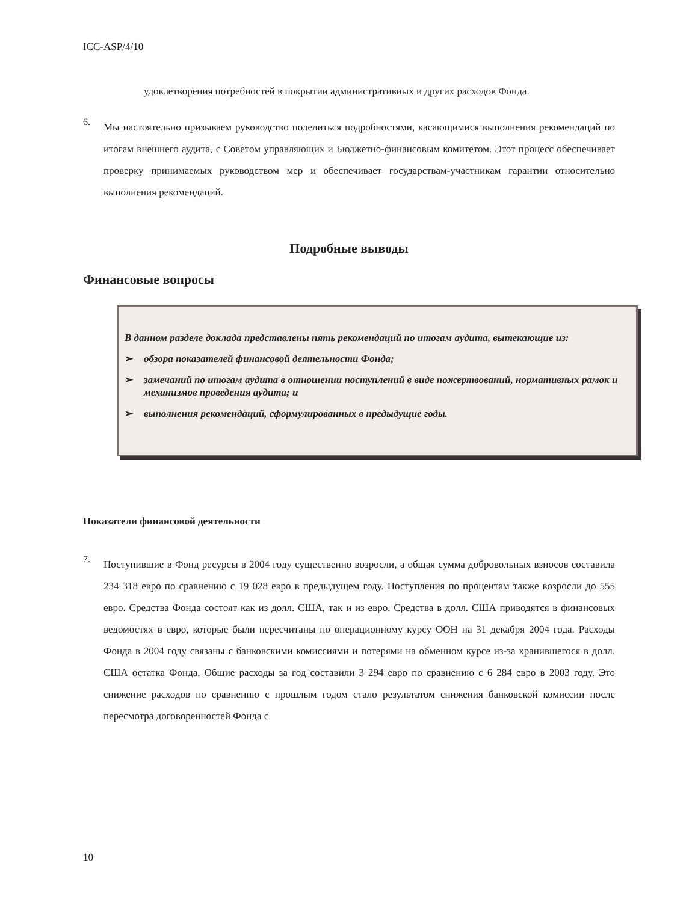ICC-ASP/4/10
удовлетворения потребностей в покрытии административных и других расходов Фонда.
6.
Мы настоятельно призываем руководство поделиться подробностями, касающимися выполнения рекомендаций по итогам внешнего аудита, с Советом управляющих и Бюджетно-финансовым комитетом. Этот процесс обеспечивает проверку принимаемых руководством мер и обеспечивает государствам-участникам гарантии относительно выполнения рекомендаций.
Подробные выводы
Финансовые вопросы
В данном разделе доклада представлены пять рекомендаций по итогам аудита, вытекающие из:
➢ обзора показателей финансовой деятельности Фонда;
➢ замечаний по итогам аудита в отношении поступлений в виде пожертвований, нормативных рамок и механизмов проведения аудита; и
➢ выполнения рекомендаций, сформулированных в предыдущие годы.
Показатели финансовой деятельности
7.
Поступившие в Фонд ресурсы в 2004 году существенно возросли, а общая сумма добровольных взносов составила 234 318 евро по сравнению с 19 028 евро в предыдущем году. Поступления по процентам также возросли до 555 евро. Средства Фонда состоят как из долл. США, так и из евро. Средства в долл. США приводятся в финансовых ведомостях в евро, которые были пересчитаны по операционному курсу ООН на 31 декабря 2004 года. Расходы Фонда в 2004 году связаны с банковскими комиссиями и потерями на обменном курсе из-за хранившегося в долл. США остатка Фонда. Общие расходы за год составили 3 294 евро по сравнению с 6 284 евро в 2003 году. Это снижение расходов по сравнению с прошлым годом стало результатом снижения банковской комиссии после пересмотра договоренностей Фонда с
10